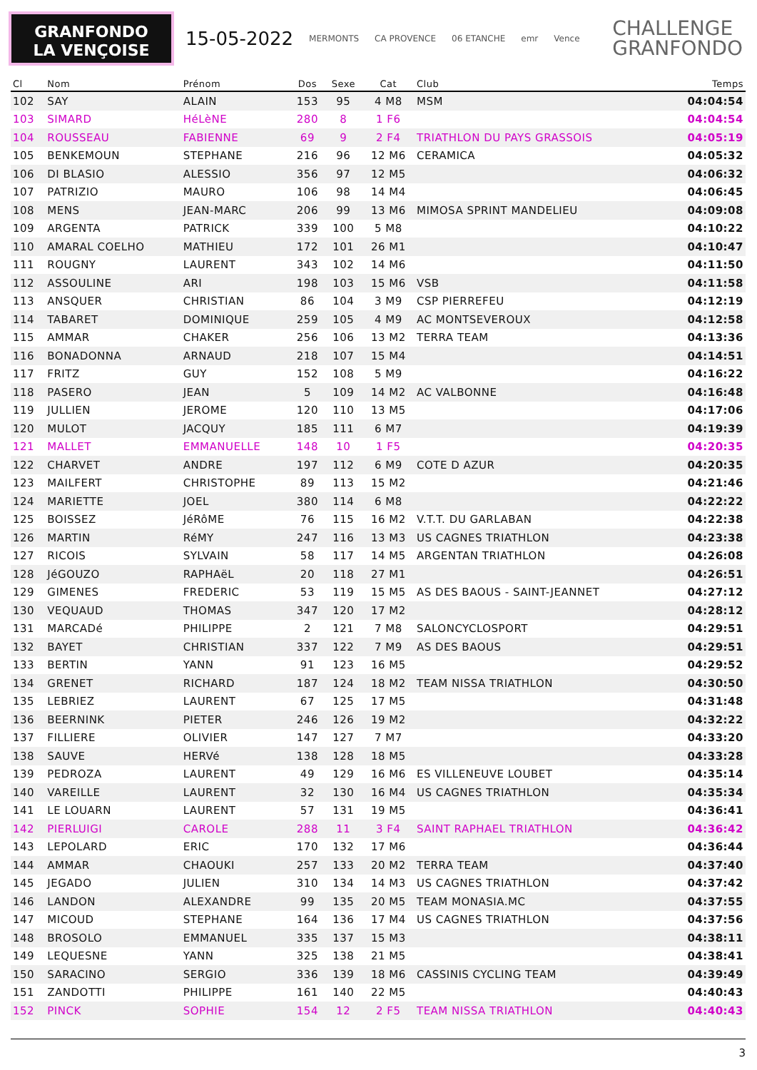GRANFONDO
LA VENÇOISE
15-05-2022
MERMONTS CA PROVENCE 06 ETANCHE emr Vence
CHALLENGE
GRANFONDO
| Cl | Nom | Prénom | Dos | Sexe | Cat | Club | Temps |
| --- | --- | --- | --- | --- | --- | --- | --- |
| 102 | SAY | ALAIN | 153 | 95 | 4 M8 | MSM | 04:04:54 |
| 103 | SIMARD | HéLèNE | 280 | 8 | 1 F6 | | 04:04:54 |
| 104 | ROUSSEAU | FABIENNE | 69 | 9 | 2 F4 | TRIATHLON DU PAYS GRASSOIS | 04:05:19 |
| 105 | BENKEMOUN | STEPHANE | 216 | 96 | 12 M6 | CERAMICA | 04:05:32 |
| 106 | DI BLASIO | ALESSIO | 356 | 97 | 12 M5 | | 04:06:32 |
| 107 | PATRIZIO | MAURO | 106 | 98 | 14 M4 | | 04:06:45 |
| 108 | MENS | JEAN-MARC | 206 | 99 | 13 M6 | MIMOSA SPRINT MANDELIEU | 04:09:08 |
| 109 | ARGENTA | PATRICK | 339 | 100 | 5 M8 | | 04:10:22 |
| 110 | AMARAL COELHO | MATHIEU | 172 | 101 | 26 M1 | | 04:10:47 |
| 111 | ROUGNY | LAURENT | 343 | 102 | 14 M6 | | 04:11:50 |
| 112 | ASSOULINE | ARI | 198 | 103 | 15 M6 | VSB | 04:11:58 |
| 113 | ANSQUER | CHRISTIAN | 86 | 104 | 3 M9 | CSP PIERREFEU | 04:12:19 |
| 114 | TABARET | DOMINIQUE | 259 | 105 | 4 M9 | AC MONTSEVEROUX | 04:12:58 |
| 115 | AMMAR | CHAKER | 256 | 106 | 13 M2 | TERRA TEAM | 04:13:36 |
| 116 | BONADONNA | ARNAUD | 218 | 107 | 15 M4 | | 04:14:51 |
| 117 | FRITZ | GUY | 152 | 108 | 5 M9 | | 04:16:22 |
| 118 | PASERO | JEAN | 5 | 109 | 14 M2 | AC VALBONNE | 04:16:48 |
| 119 | JULLIEN | JEROME | 120 | 110 | 13 M5 | | 04:17:06 |
| 120 | MULOT | JACQUY | 185 | 111 | 6 M7 | | 04:19:39 |
| 121 | MALLET | EMMANUELLE | 148 | 10 | 1 F5 | | 04:20:35 |
| 122 | CHARVET | ANDRE | 197 | 112 | 6 M9 | COTE D AZUR | 04:20:35 |
| 123 | MAILFERT | CHRISTOPHE | 89 | 113 | 15 M2 | | 04:21:46 |
| 124 | MARIETTE | JOEL | 380 | 114 | 6 M8 | | 04:22:22 |
| 125 | BOISSEZ | JéRôME | 76 | 115 | 16 M2 | V.T.T. DU GARLABAN | 04:22:38 |
| 126 | MARTIN | RéMY | 247 | 116 | 13 M3 | US CAGNES TRIATHLON | 04:23:38 |
| 127 | RICOIS | SYLVAIN | 58 | 117 | 14 M5 | ARGENTAN TRIATHLON | 04:26:08 |
| 128 | JéGOUZO | RAPHAëL | 20 | 118 | 27 M1 | | 04:26:51 |
| 129 | GIMENES | FREDERIC | 53 | 119 | 15 M5 | AS DES BAOUS - SAINT-JEANNET | 04:27:12 |
| 130 | VEQUAUD | THOMAS | 347 | 120 | 17 M2 | | 04:28:12 |
| 131 | MARCADé | PHILIPPE | 2 | 121 | 7 M8 | SALONCYCLOSPORT | 04:29:51 |
| 132 | BAYET | CHRISTIAN | 337 | 122 | 7 M9 | AS DES BAOUS | 04:29:51 |
| 133 | BERTIN | YANN | 91 | 123 | 16 M5 | | 04:29:52 |
| 134 | GRENET | RICHARD | 187 | 124 | 18 M2 | TEAM NISSA TRIATHLON | 04:30:50 |
| 135 | LEBRIEZ | LAURENT | 67 | 125 | 17 M5 | | 04:31:48 |
| 136 | BEERNINK | PIETER | 246 | 126 | 19 M2 | | 04:32:22 |
| 137 | FILLIERE | OLIVIER | 147 | 127 | 7 M7 | | 04:33:20 |
| 138 | SAUVE | HERVé | 138 | 128 | 18 M5 | | 04:33:28 |
| 139 | PEDROZA | LAURENT | 49 | 129 | 16 M6 | ES VILLENEUVE LOUBET | 04:35:14 |
| 140 | VAREILLE | LAURENT | 32 | 130 | 16 M4 | US CAGNES TRIATHLON | 04:35:34 |
| 141 | LE LOUARN | LAURENT | 57 | 131 | 19 M5 | | 04:36:41 |
| 142 | PIERLUIGI | CAROLE | 288 | 11 | 3 F4 | SAINT RAPHAEL TRIATHLON | 04:36:42 |
| 143 | LEPOLARD | ERIC | 170 | 132 | 17 M6 | | 04:36:44 |
| 144 | AMMAR | CHAOUKI | 257 | 133 | 20 M2 | TERRA TEAM | 04:37:40 |
| 145 | JEGADO | JULIEN | 310 | 134 | 14 M3 | US CAGNES TRIATHLON | 04:37:42 |
| 146 | LANDON | ALEXANDRE | 99 | 135 | 20 M5 | TEAM MONASIA.MC | 04:37:55 |
| 147 | MICOUD | STEPHANE | 164 | 136 | 17 M4 | US CAGNES TRIATHLON | 04:37:56 |
| 148 | BROSOLO | EMMANUEL | 335 | 137 | 15 M3 | | 04:38:11 |
| 149 | LEQUESNE | YANN | 325 | 138 | 21 M5 | | 04:38:41 |
| 150 | SARACINO | SERGIO | 336 | 139 | 18 M6 | CASSINIS CYCLING TEAM | 04:39:49 |
| 151 | ZANDOTTI | PHILIPPE | 161 | 140 | 22 M5 | | 04:40:43 |
| 152 | PINCK | SOPHIE | 154 | 12 | 2 F5 | TEAM NISSA TRIATHLON | 04:40:43 |
3